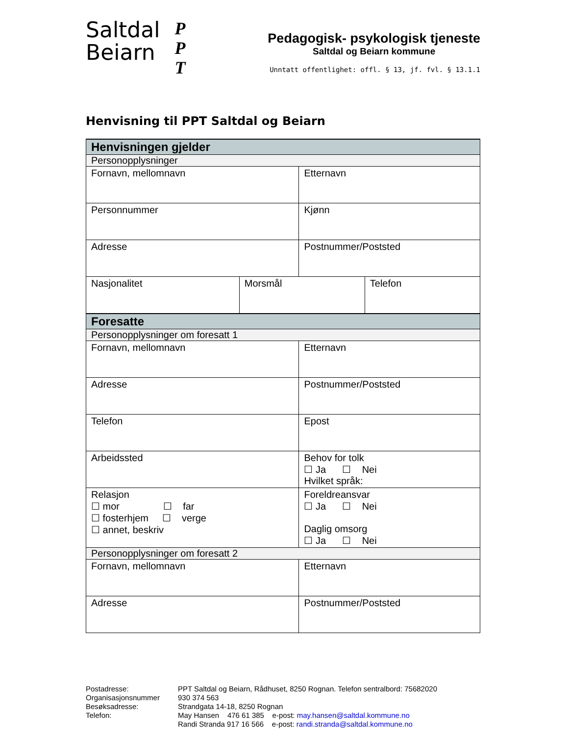Saltdal
Beiarn
P
P
T
Pedagogisk- psykologisk tjeneste
Saltdal og Beiarn kommune
Unntatt offentlighet: offl. § 13, jf. fvl. § 13.1.1
Henvisning til PPT Saltdal og Beiarn
| Henvisningen gjelder | | | |
| Personopplysninger | | | |
| Fornavn, mellomnavn | | Etternavn | |
| Personnummer | | Kjønn | |
| Adresse | | Postnummer/Poststed | |
| Nasjonalitet | Morsmål | | Telefon |
| Foresatte | | | |
| Personopplysninger om foresatt 1 | | | |
| Fornavn, mellomnavn | | Etternavn | |
| Adresse | | Postnummer/Poststed | |
| Telefon | | Epost | |
| Arbeidssted | | Behov for tolk ☐ Ja ☐ Nei Hvilket språk: | |
| Relasjon ☐ mor ☐ far ☐ fosterhjem ☐ verge ☐ annet, beskriv | | Foreldreansvar ☐ Ja ☐ Nei Daglig omsorg ☐ Ja ☐ Nei | |
| Personopplysninger om foresatt 2 | | | |
| Fornavn, mellomnavn | | Etternavn | |
| Adresse | | Postnummer/Poststed | |
Postadresse:
PPT Saltdal og Beiarn, Rådhuset, 8250 Rognan. Telefon sentralbord: 75682020
Organisasjonsnummer
930 374 563
Besøksadresse:
Strandgata 14-18, 8250 Rognan
Telefon:
May Hansen 476 61 385 e-post: may.hansen@saltdal.kommune.no
Randi Stranda 917 16 566 e-post: randi.stranda@saltdal.kommune.no